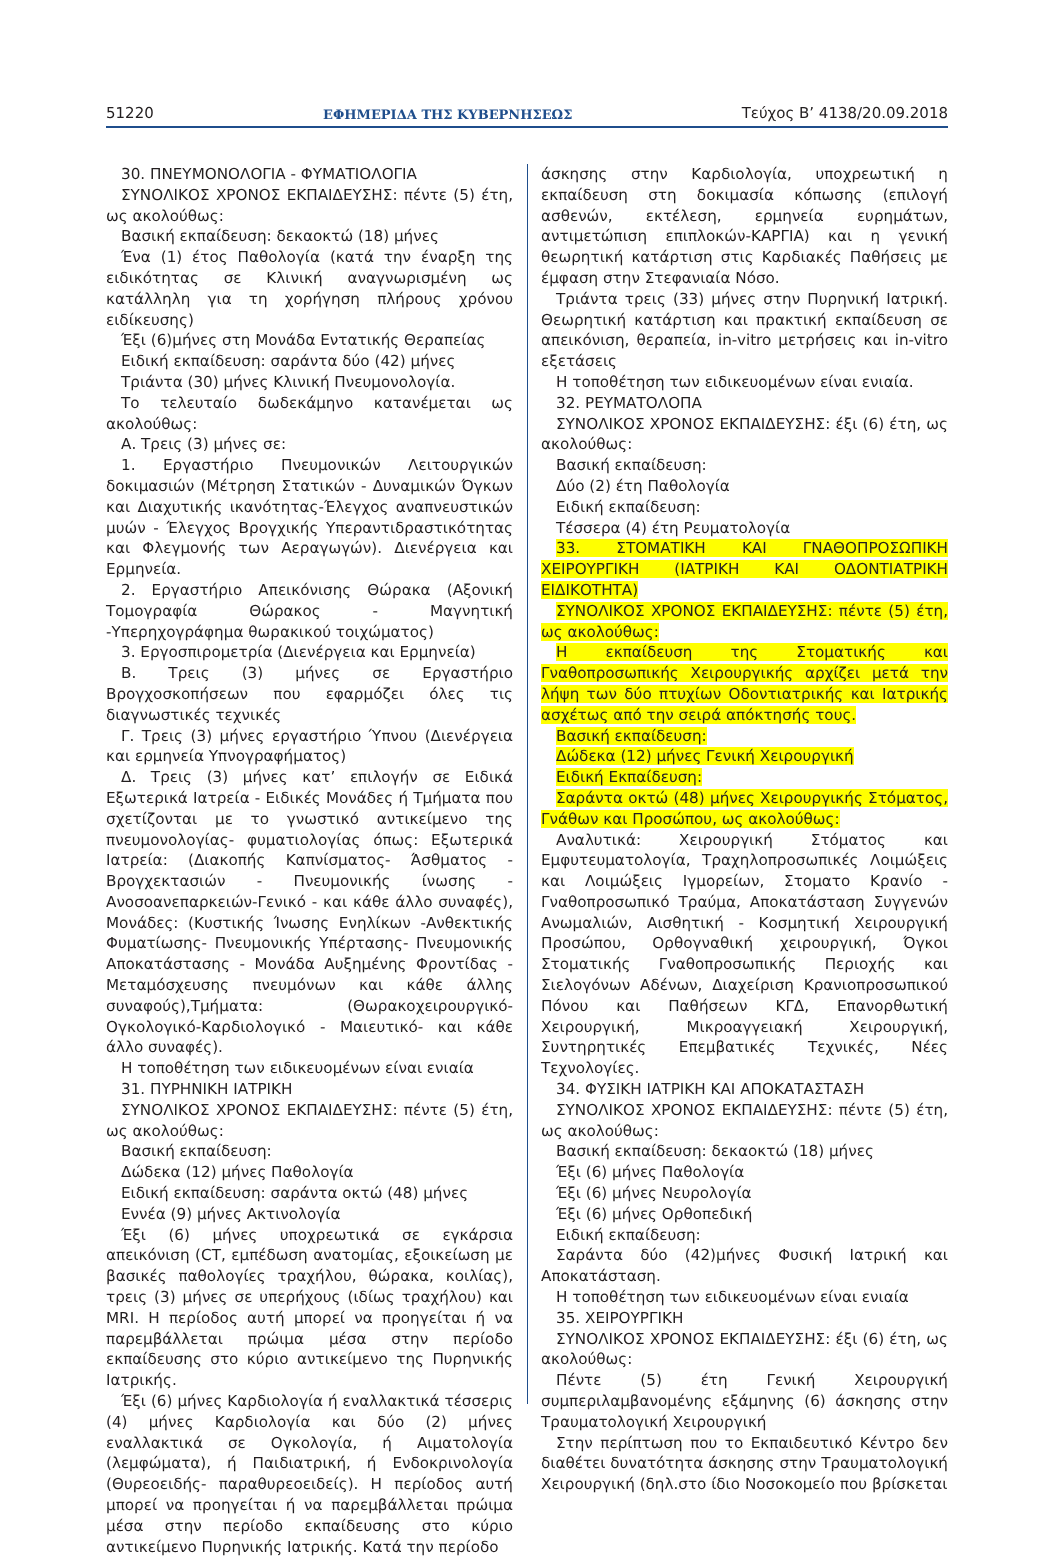51220 ΕΦΗΜΕΡΙΔΑ ΤΗΣ ΚΥΒΕΡΝΗΣΕΩΣ Τεύχος B’ 4138/20.09.2018
30. ΠΝΕΥΜΟΝΟΛΟΓΙΑ - ΦΥΜΑΤΙΟΛΟΓΙΑ
ΣΥΝΟΛΙΚΟΣ ΧΡΟΝΟΣ ΕΚΠΑΙΔΕΥΣΗΣ: πέντε (5) έτη, ως ακολούθως:
Βασική εκπαίδευση: δεκαοκτώ (18) μήνες
Ένα (1) έτος Παθολογία (κατά την έναρξη της ειδικότητας σε Κλινική αναγνωρισμένη ως κατάλληλη για τη χορήγηση πλήρους χρόνου ειδίκευσης)
Έξι (6)μήνες στη Μονάδα Εντατικής Θεραπείας
Ειδική εκπαίδευση: σαράντα δύο (42) μήνες
Τριάντα (30) μήνες Κλινική Πνευμονολογία.
Το τελευταίο δωδεκάμηνο κατανέμεται ως ακολούθως:
Α. Τρεις (3) μήνες σε:
1. Εργαστήριο Πνευμονικών Λειτουργικών δοκιμασιών (Μέτρηση Στατικών - Δυναμικών Όγκων και Διαχυτικής ικανότητας-Έλεγχος αναπνευστικών μυών - Έλεγχος Βρογχικής Υπεραντιδραστικότητας και Φλεγμονής των Αεραγωγών). Διενέργεια και Ερμηνεία.
2. Εργαστήριο Απεικόνισης Θώρακα (Αξονική Τομογραφία Θώρακος - Μαγνητική -Υπερηχογράφημα θωρακικού τοιχώματος)
3. Εργοσπιρομετρία (Διενέργεια και Ερμηνεία)
Β. Τρεις (3) μήνες σε Εργαστήριο Βρογχοσκοπήσεων που εφαρμόζει όλες τις διαγνωστικές τεχνικές
Γ. Τρεις (3) μήνες εργαστήριο Ύπνου (Διενέργεια και ερμηνεία Υπνογραφήματος)
Δ. Τρεις (3) μήνες κατ’ επιλογήν σε Ειδικά Εξωτερικά Ιατρεία - Ειδικές Μονάδες ή Τμήματα που σχετίζονται με το γνωστικό αντικείμενο της πνευμονολογίας- φυματιολογίας όπως: Εξωτερικά Ιατρεία: (Διακοπής Καπνίσματος- Άσθματος - Βρογχεκτασιών - Πνευμονικής ίνωσης - Ανοσοανεπαρκειών-Γενικό - και κάθε άλλο συναφές), Μονάδες: (Κυστικής Ίνωσης Ενηλίκων -Ανθεκτικής Φυματίωσης- Πνευμονικής Υπέρτασης- Πνευμονικής Αποκατάστασης - Μονάδα Αυξημένης Φροντίδας - Μεταμόσχευσης πνευμόνων και κάθε άλλης συναφούς),Τμήματα: (Θωρακοχειρουργικό- Ογκολογικό-Καρδιολογικό - Μαιευτικό- και κάθε άλλο συναφές).
Η τοποθέτηση των ειδικευομένων είναι ενιαία
31. ΠΥΡΗΝΙΚΗ ΙΑΤΡΙΚΗ
ΣΥΝΟΛΙΚΟΣ ΧΡΟΝΟΣ ΕΚΠΑΙΔΕΥΣΗΣ: πέντε (5) έτη, ως ακολούθως:
Βασική εκπαίδευση:
Δώδεκα (12) μήνες Παθολογία
Ειδική εκπαίδευση: σαράντα οκτώ (48) μήνες
Εννέα (9) μήνες Ακτινολογία
Έξι (6) μήνες υποχρεωτικά σε εγκάρσια απεικόνιση (CT, εμπέδωση ανατομίας, εξοικείωση με βασικές παθολογίες τραχήλου, θώρακα, κοιλίας), τρεις (3) μήνες σε υπερήχους (ιδίως τραχήλου) και MRI. Η περίοδος αυτή μπορεί να προηγείται ή να παρεμβάλλεται πρώιμα μέσα στην περίοδο εκπαίδευσης στο κύριο αντικείμενο της Πυρηνικής Ιατρικής.
Έξι (6) μήνες Καρδιολογία ή εναλλακτικά τέσσερις (4) μήνες Καρδιολογία και δύο (2) μήνες εναλλακτικά σε Ογκολογία, ή Αιματολογία (λεμφώματα), ή Παιδιατρική, ή Ενδοκρινολογία (Θυρεοειδής- παραθυρεοειδείς). Η περίοδος αυτή μπορεί να προηγείται ή να παρεμβάλλεται πρώιμα μέσα στην περίοδο εκπαίδευσης στο κύριο αντικείμενο Πυρηνικής Ιατρικής. Κατά την περίοδο
άσκησης στην Καρδιολογία, υποχρεωτική η εκπαίδευση στη δοκιμασία κόπωσης (επιλογή ασθενών, εκτέλεση, ερμηνεία ευρημάτων, αντιμετώπιση επιπλοκών-ΚΑΡΓΙΑ) και η γενική θεωρητική κατάρτιση στις Καρδιακές Παθήσεις με έμφαση στην Στεφανιαία Νόσο.
Τριάντα τρεις (33) μήνες στην Πυρηνική Ιατρική. Θεωρητική κατάρτιση και πρακτική εκπαίδευση σε απεικόνιση, θεραπεία, in-vitro μετρήσεις και in-vitro εξετάσεις
Η τοποθέτηση των ειδικευομένων είναι ενιαία.
32. ΡΕΥΜΑΤΟΛΟΠΑ
ΣΥΝΟΛΙΚΟΣ ΧΡΟΝΟΣ ΕΚΠΑΙΔΕΥΣΗΣ: έξι (6) έτη, ως ακολούθως:
Βασική εκπαίδευση:
Δύο (2) έτη Παθολογία
Ειδική εκπαίδευση:
Τέσσερα (4) έτη Ρευματολογία
33. ΣΤΟΜΑΤΙΚΗ ΚΑΙ ΓΝΑΘΟΠΡΟΣΩΠΙΚΗ ΧΕΙΡΟΥΡΓΙΚΗ (ΙΑΤΡΙΚΗ ΚΑΙ ΟΔΟΝΤΙΑΤΡΙΚΗ ΕΙΔΙΚΟΤΗΤΑ)
ΣΥΝΟΛΙΚΟΣ ΧΡΟΝΟΣ ΕΚΠΑΙΔΕΥΣΗΣ: πέντε (5) έτη, ως ακολούθως:
Η εκπαίδευση της Στοματικής και Γναθοπροσωπικής Χειρουργικής αρχίζει μετά την λήψη των δύο πτυχίων Οδοντιατρικής και Ιατρικής ασχέτως από την σειρά απόκτησής τους.
Βασική εκπαίδευση:
Δώδεκα (12) μήνες Γενική Χειρουργική
Ειδική Εκπαίδευση:
Σαράντα οκτώ (48) μήνες Χειρουργικής Στόματος, Γνάθων και Προσώπου, ως ακολούθως:
Αναλυτικά: Χειρουργική Στόματος και Εμφυτευματολογία, Τραχηλοπροσωπικές Λοιμώξεις και Λοιμώξεις Ιγμορείων, Στοματο Κρανίο - Γναθοπροσωπικό Τραύμα, Αποκατάσταση Συγγενών Ανωμαλιών, Αισθητική - Κοσμητική Χειρουργική Προσώπου, Ορθογναθική χειρουργική, Όγκοι Στοματικής Γναθοπροσωπικής Περιοχής και Σιελογόνων Αδένων, Διαχείριση Κρανιοπροσωπικού Πόνου και Παθήσεων ΚΓΔ, Επανορθωτική Χειρουργική, Μικροαγγειακή Χειρουργική, Συντηρητικές Επεμβατικές Τεχνικές, Νέες Τεχνολογίες.
34. ΦΥΣΙΚΗ ΙΑΤΡΙΚΗ ΚΑΙ ΑΠΟΚΑΤΑΣΤΑΣΗ
ΣΥΝΟΛΙΚΟΣ ΧΡΟΝΟΣ ΕΚΠΑΙΔΕΥΣΗΣ: πέντε (5) έτη, ως ακολούθως:
Βασική εκπαίδευση: δεκαοκτώ (18) μήνες
Έξι (6) μήνες Παθολογία
Έξι (6) μήνες Νευρολογία
Έξι (6) μήνες Ορθοπεδική
Ειδική εκπαίδευση:
Σαράντα δύο (42)μήνες Φυσική Ιατρική και Αποκατάσταση.
Η τοποθέτηση των ειδικευομένων είναι ενιαία
35. ΧΕΙΡΟΥΡΓΙΚΗ
ΣΥΝΟΛΙΚΟΣ ΧΡΟΝΟΣ ΕΚΠΑΙΔΕΥΣΗΣ: έξι (6) έτη, ως ακολούθως:
Πέντε (5) έτη Γενική Χειρουργική συμπεριλαμβανομένης εξάμηνης (6) άσκησης στην Τραυματολογική Χειρουργική
Στην περίπτωση που το Εκπαιδευτικό Κέντρο δεν διαθέτει δυνατότητα άσκησης στην Τραυματολογική Χειρουργική (δηλ.στο ίδιο Νοσοκομείο που βρίσκεται